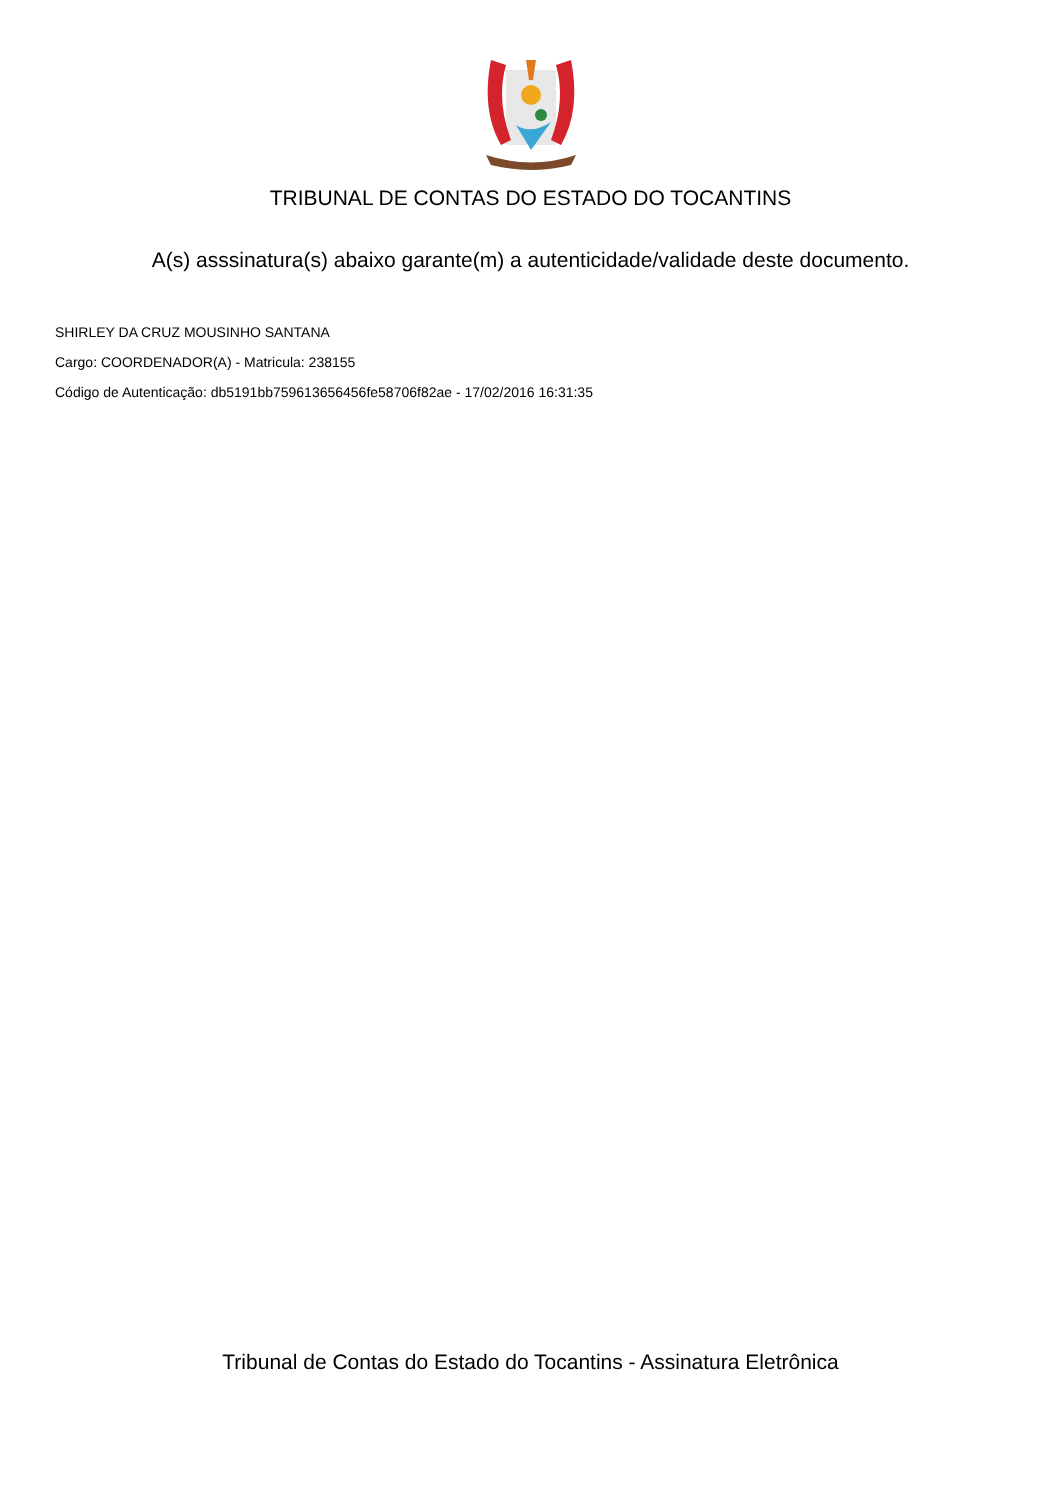TRIBUNAL DE CONTAS DO ESTADO DO TOCANTINS
A(s) asssinatura(s) abaixo garante(m) a autenticidade/validade deste documento.
SHIRLEY DA CRUZ MOUSINHO SANTANA
Cargo: COORDENADOR(A) - Matricula: 238155
Código de Autenticação: db5191bb759613656456fe58706f82ae - 17/02/2016 16:31:35
Tribunal de Contas do Estado do Tocantins - Assinatura Eletrônica